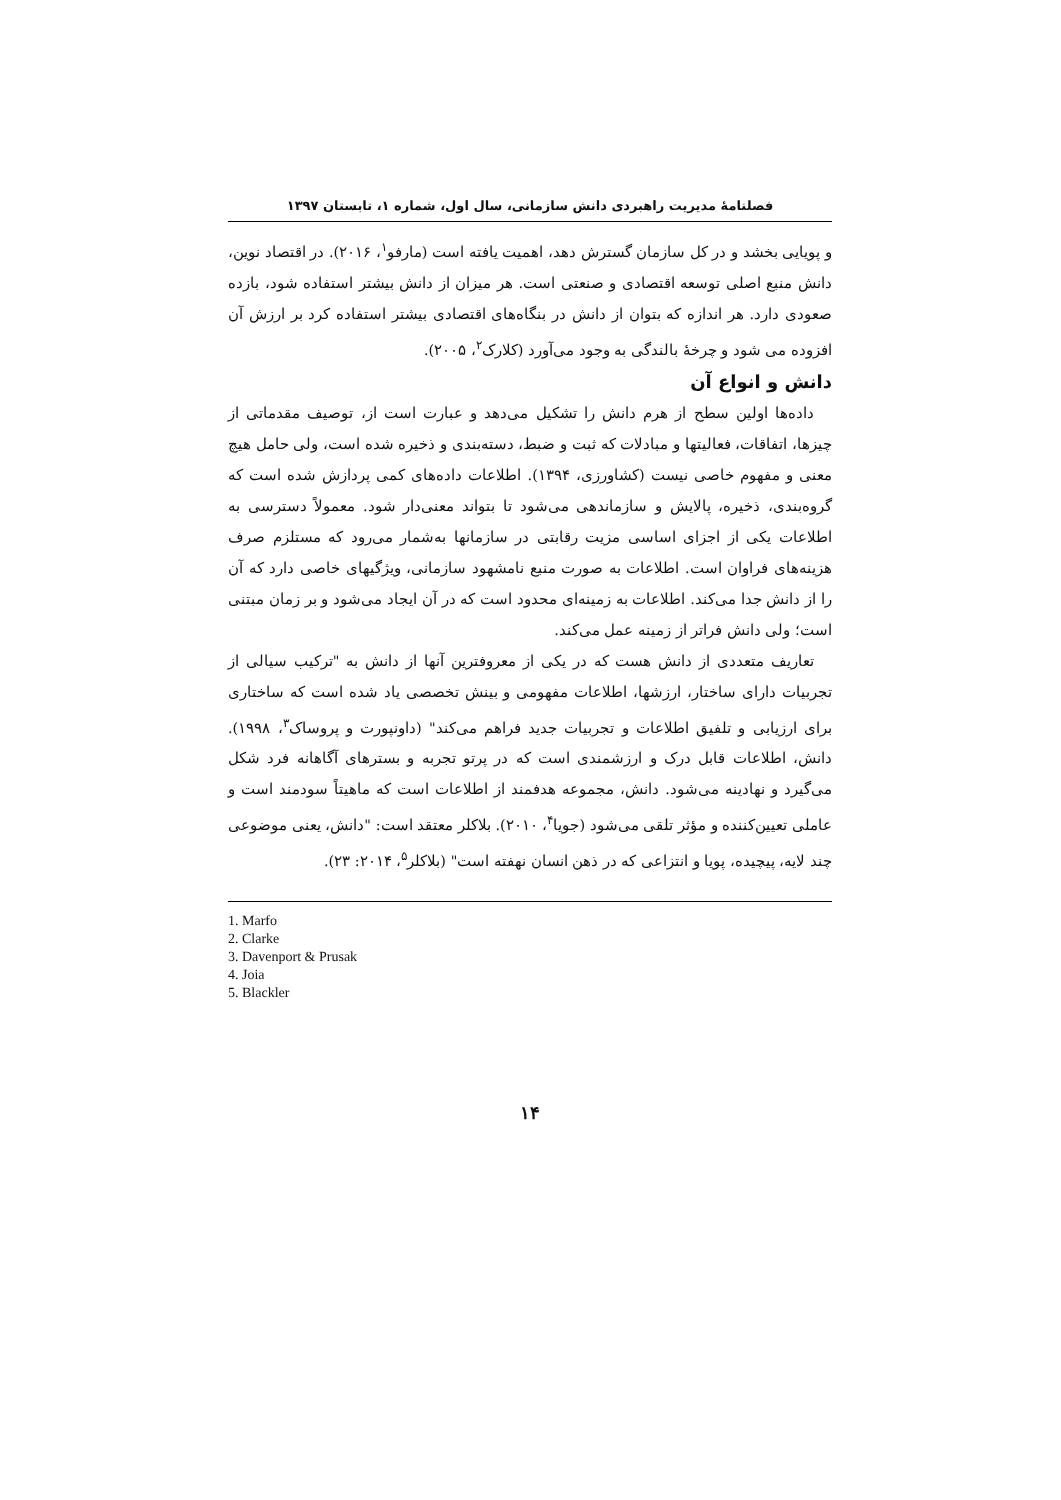فصلنامهٔ مدیریت راهبردی دانش سازمانی، سال اول، شماره ۱، تابستان ۱۳۹۷
و پویایی بخشد و در کل سازمان گسترش دهد، اهمیت یافته است (مارفو<sup>۱</sup>، ۲۰۱۶). در اقتصاد نوین، دانش منبع اصلی توسعه اقتصادی و صنعتی است. هر میزان از دانش بیشتر استفاده شود، بازده صعودی دارد. هر اندازه که بتوان از دانش در بنگاه‌های اقتصادی بیشتر استفاده کرد بر ارزش آن افزوده می شود و چرخهٔ بالندگی به وجود می‌آورد (کلارک<sup>۲</sup>، ۲۰۰۵).
دانش و انواع آن
داده‌ها اولین سطح از هرم دانش را تشکیل می‌دهد و عبارت است از، توصیف مقدماتی از چیزها، اتفاقات، فعالیتها و مبادلات که ثبت و ضبط، دسته‌بندی و ذخیره شده است، ولی حامل هیچ معنی و مفهوم خاصی نیست (کشاورزی، ۱۳۹۴). اطلاعات داده‌های کمی پردازش شده است که گروه‌بندی، ذخیره، پالایش و سازماندهی می‌شود تا بتواند معنی‌دار شود. معمولاً دسترسی به اطلاعات یکی از اجزای اساسی مزیت رقابتی در سازمانها به‌شمار می‌رود که مستلزم صرف هزینه‌های فراوان است. اطلاعات به صورت منبع نامشهود سازمانی، ویژگیهای خاصی دارد که آن را از دانش جدا می‌کند. اطلاعات به زمینه‌ای محدود است که در آن ایجاد می‌شود و بر زمان مبتنی است؛ ولی دانش فراتر از زمینه عمل می‌کند.
تعاریف متعددی از دانش هست که در یکی از معروفترین آنها از دانش به "ترکیب سیالی از تجربیات دارای ساختار، ارزشها، اطلاعات مفهومی و بینش تخصصی یاد شده است که ساختاری برای ارزیابی و تلفیق اطلاعات و تجربیات جدید فراهم می‌کند" (داونپورت و پروساک<sup>۳</sup>، ۱۹۹۸). دانش، اطلاعات قابل درک و ارزشمندی است که در پرتو تجربه و بسترهای آگاهانه فرد شکل می‌گیرد و نهادینه می‌شود. دانش، مجموعه هدفمند از اطلاعات است که ماهیتاً سودمند است و عاملی تعیین‌کننده و مؤثر تلقی می‌شود (جویا<sup>۴</sup>، ۲۰۱۰). بلاکلر معتقد است: "دانش، یعنی موضوعی چند لایه، پیچیده، پویا و انتزاعی که در ذهن انسان نهفته است" (بلاکلر<sup>۵</sup>، ۲۰۱۴: ۲۳).
1. Marfo
2. Clarke
3. Davenport & Prusak
4. Joia
5. Blackler
۱۴